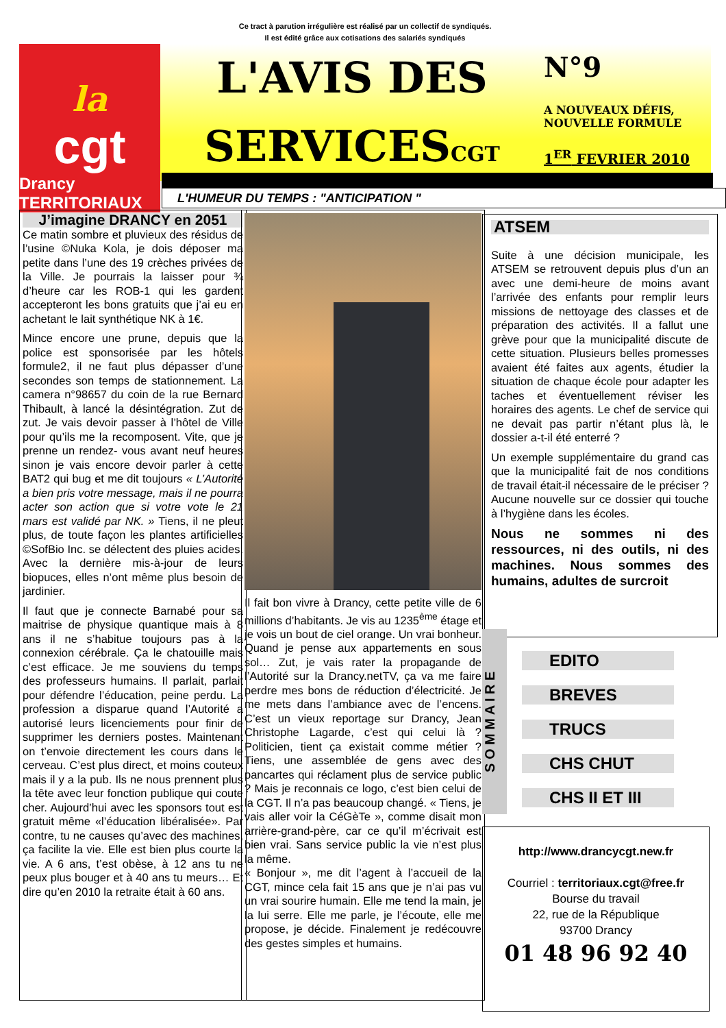Ce tract à parution irrégulière est réalisé par un collectif de syndiqués.
Il est édité grâce aux cotisations des salariés syndiqués
la
cgt
Drancy TERRITORIAUX
L'AVIS DES
SERVICESCGT
N°9
A NOUVEAUX DÉFIS,
NOUVELLE FORMULE
1<sup>ER</sup> FEVRIER 2010
L'HUMEUR DU TEMPS : "ANTICIPATION "
J’imagine DRANCY en 2051
Ce matin sombre et pluvieux des résidus de l’usine ©Nuka Kola, je dois déposer ma petite dans l’une des 19 crèches privées de la Ville. Je pourrais la laisser pour ¾ d’heure car les ROB-1 qui les gardent accepteront les bons gratuits que j’ai eu en achetant le lait synthétique NK à 1€.
Mince encore une prune, depuis que la police est sponsorisée par les hôtels formule2, il ne faut plus dépasser d’une secondes son temps de stationnement. La camera n°98657 du coin de la rue Bernard Thibault, à lancé la désintégration. Zut de zut. Je vais devoir passer à l’hôtel de Ville pour qu’ils me la recomposent. Vite, que je prenne un rendez- vous avant neuf heures sinon je vais encore devoir parler à cette BAT2 qui bug et me dit toujours « L’Autorité a bien pris votre message, mais il ne pourra acter son action que si votre vote le 21 mars est validé par NK. » Tiens, il ne pleut plus, de toute façon les plantes artificielles ©SofBio Inc. se délectent des pluies acides. Avec la dernière mis-à-jour de leurs biopuces, elles n’ont même plus besoin de jardinier.
Il faut que je connecte Barnabé pour sa maitrise de physique quantique mais à 8 ans il ne s’habitue toujours pas à la connexion cérébrale. Ça le chatouille mais c’est efficace. Je me souviens du temps des professeurs humains. Il parlait, parlait pour défendre l’éducation, peine perdu. La profession a disparue quand l’Autorité a autorisé leurs licenciements pour finir de supprimer les derniers postes. Maintenant on t’envoie directement les cours dans le cerveau. C’est plus direct, et moins couteux mais il y a la pub. Ils ne nous prennent plus la tête avec leur fonction publique qui coute cher. Aujourd’hui avec les sponsors tout est gratuit même «l’éducation libéralisée». Par contre, tu ne causes qu’avec des machines, ça facilite la vie. Elle est bien plus courte la vie. A 6 ans, t’est obèse, à 12 ans tu ne peux plus bouger et à 40 ans tu meurs… Et dire qu’en 2010 la retraite était à 60 ans.
Il fait bon vivre à Drancy, cette petite ville de 6 millions d’habitants. Je vis au 1235<sup>ème</sup> étage et je vois un bout de ciel orange. Un vrai bonheur. Quand je pense aux appartements en sous sol… Zut, je vais rater la propagande de l’Autorité sur la Drancy.netTV, ça va me faire perdre mes bons de réduction d’électricité. Je me mets dans l’ambiance avec de l’encens. C’est un vieux reportage sur Drancy, Jean Christophe Lagarde, c’est qui celui là ? Politicien, tient ça existait comme métier ? Tiens, une assemblée de gens avec des pancartes qui réclament plus de service public ? Mais je reconnais ce logo, c’est bien celui de la CGT. Il n’a pas beaucoup changé. « Tiens, je vais aller voir la CéGèTe », comme disait mon arrière-grand-père, car ce qu’il m’écrivait est bien vrai. Sans service public la vie n’est plus la même.
« Bonjour », me dit l’agent à l’accueil de la CGT, mince cela fait 15 ans que je n’ai pas vu un vrai sourire humain. Elle me tend la main, je la lui serre. Elle me parle, je l’écoute, elle me propose, je décide. Finalement je redécouvre des gestes simples et humains.
ATSEM
Suite à une décision municipale, les ATSEM se retrouvent depuis plus d’un an avec une demi-heure de moins avant l’arrivée des enfants pour remplir leurs missions de nettoyage des classes et de préparation des activités. Il a fallut une grève pour que la municipalité discute de cette situation. Plusieurs belles promesses avaient été faites aux agents, étudier la situation de chaque école pour adapter les taches et éventuellement réviser les horaires des agents. Le chef de service qui ne devait pas partir n’étant plus là, le dossier a-t-il été enterré ?
Un exemple supplémentaire du grand cas que la municipalité fait de nos conditions de travail était-il nécessaire de le préciser ? Aucune nouvelle sur ce dossier qui touche à l’hygiène dans les écoles.
Nous ne sommes ni des ressources, ni des outils, ni des machines. Nous sommes des humains, adultes de surcroit
S O M M A I R E
EDITO
BREVES
TRUCS
CHS CHUT
CHS II ET III
http://www.drancycgt.new.fr
Courriel : territoriaux.cgt@free.fr
Bourse du travail
22, rue de la République
93700 Drancy
01 48 96 92 40